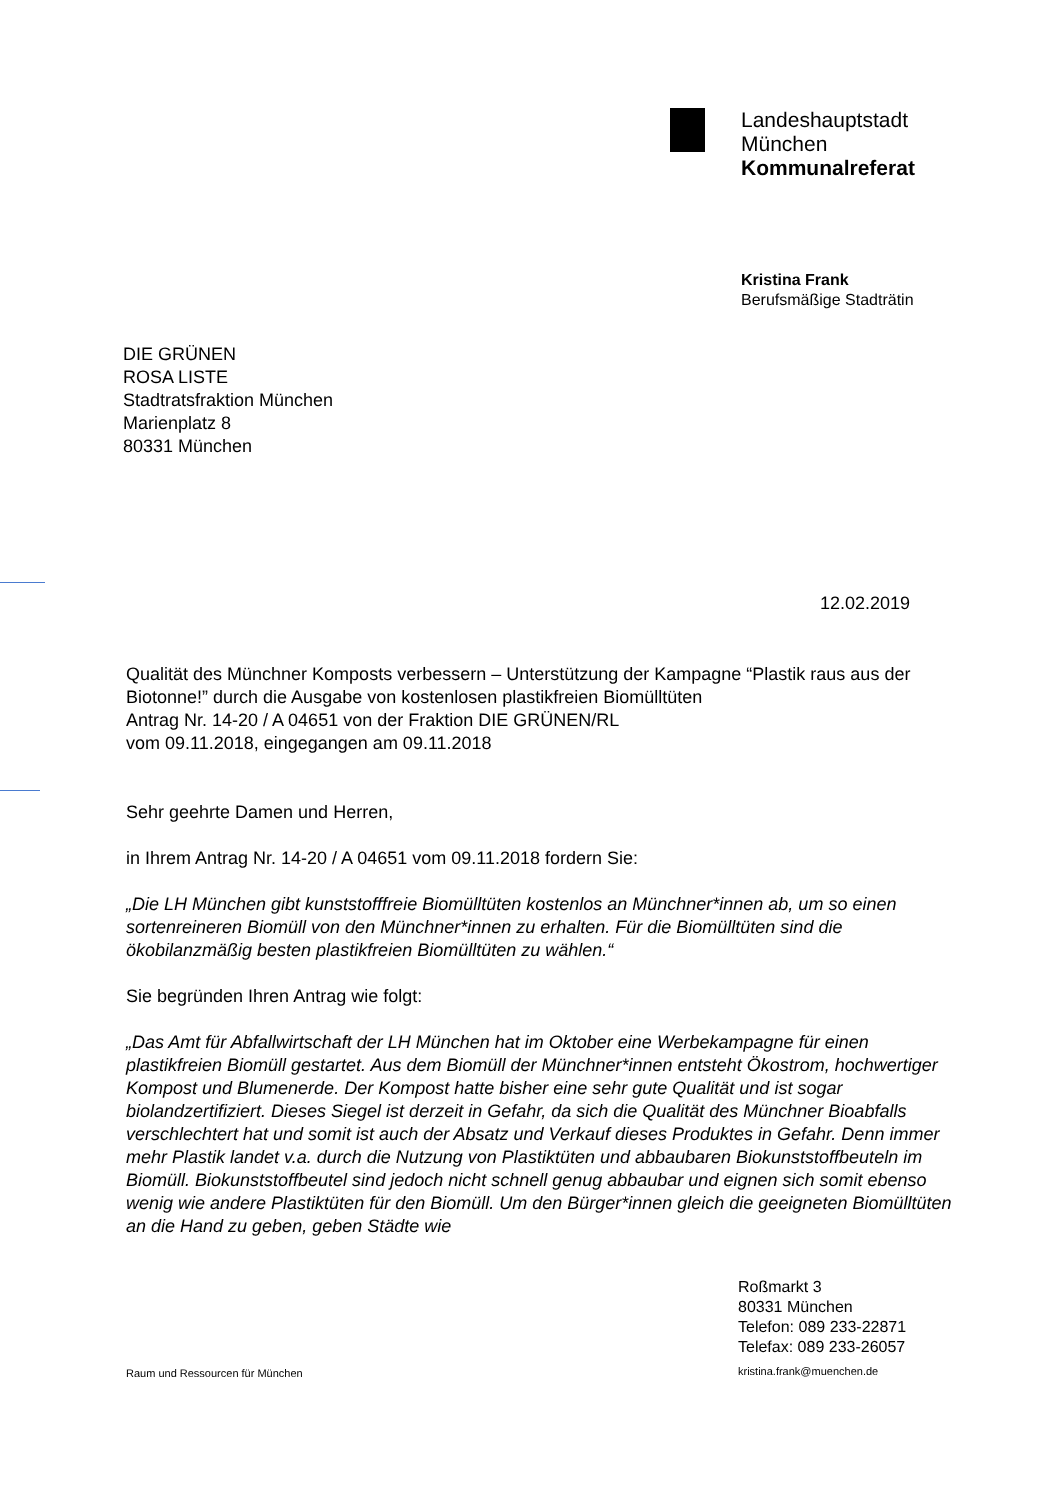Landeshauptstadt
München
Kommunalreferat
Kristina Frank
Berufsmäßige Stadträtin
DIE GRÜNEN
ROSA LISTE
Stadtratsfraktion München
Marienplatz 8
80331 München
12.02.2019
Qualität des Münchner Komposts verbessern – Unterstützung der Kampagne “Plastik raus aus der Biotonne!” durch die Ausgabe von kostenlosen plastikfreien Biomülltüten
Antrag Nr. 14-20 / A 04651 von der Fraktion DIE GRÜNEN/RL
vom 09.11.2018, eingegangen am 09.11.2018
Sehr geehrte Damen und Herren,
in Ihrem Antrag Nr. 14-20 / A 04651 vom 09.11.2018 fordern Sie:
„Die LH München gibt kunststofffreie Biomülltüten kostenlos an Münchner*innen ab, um so einen sortenreineren Biomüll von den Münchner*innen zu erhalten. Für die Biomülltüten sind die ökobilanzmäßig besten plastikfreien Biomülltüten zu wählen.“
Sie begründen Ihren Antrag wie folgt:
„Das Amt für Abfallwirtschaft der LH München hat im Oktober eine Werbekampagne für einen plastikfreien Biomüll gestartet. Aus dem Biomüll der Münchner*innen entsteht Ökostrom, hochwertiger Kompost und Blumenerde. Der Kompost hatte bisher eine sehr gute Qualität und ist sogar biolandzertifiziert. Dieses Siegel ist derzeit in Gefahr, da sich die Qualität des Münchner Bioabfalls verschlechtert hat und somit ist auch der Absatz und Verkauf dieses Produktes in Gefahr. Denn immer mehr Plastik landet v.a. durch die Nutzung von Plastiktüten und abbaubaren Biokunststoffbeuteln im Biomüll. Biokunststoffbeutel sind jedoch nicht schnell genug abbaubar und eignen sich somit ebenso wenig wie andere Plastiktüten für den Biomüll. Um den Bürger*innen gleich die geeigneten Biomülltüten an die Hand zu geben, geben Städte wie
Roßmarkt 3
80331 München
Telefon: 089 233-22871
Telefax: 089 233-26057
Raum und Ressourcen für München
kristina.frank@muenchen.de